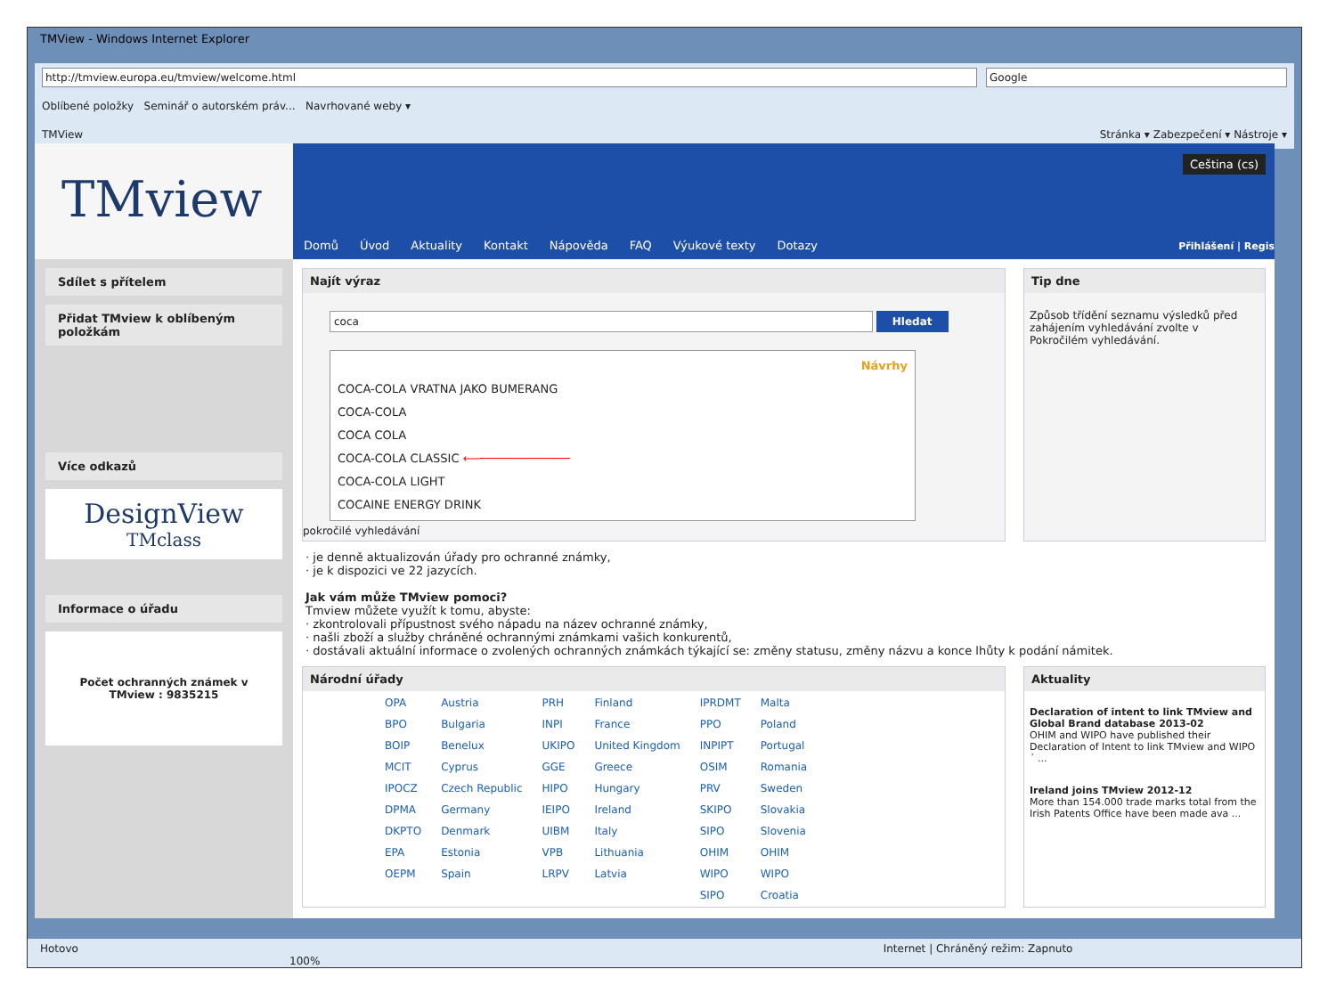TMView - Windows Internet Explorer
http://tmview.europa.eu/tmview/welcome.html Google
Oblíbené položky Seminář o autorském práv... Navrhované weby ▾
TMView Stránka ▾ Zabezpečení ▾ Nástroje ▾
TMview
Sdílet s přítelem
Přidat TMview k oblíbeným položkám
Více odkazů
DesignView
TMclass
Informace o úřadu
Počet ochranných známek v TMview : 9835215
Ceština (cs)
Domů Úvod Aktuality Kontakt Nápověda FAQ Výukové texty Dotazy
Přihlášení | Regis
Najít výraz
coca Hledat
Návrhy
COCA-COLA VRATNA JAKO BUMERANG
COCA-COLA
COCA COLA
COCA-COLA CLASSIC ⟵─────────────
COCA-COLA LIGHT
COCAINE ENERGY DRINK
pokročilé vyhledávání
Tip dne
Způsob třídění seznamu výsledků před zahájením vyhledávání zvolte v Pokročilém vyhledávání.
· je denně aktualizován úřady pro ochranné známky,
· je k dispozici ve 22 jazycích.
Jak vám může TMview pomoci?
Tmview můžete využít k tomu, abyste:
· zkontrolovali přípustnost svého nápadu na název ochranné známky,
· našli zboží a služby chráněné ochrannými známkami vašich konkurentů,
· dostávali aktuální informace o zvolených ochranných známkách týkající se: změny statusu, změny názvu a konce lhůty k podání námitek.
Národní úřady
| OPA | Austria | PRH | Finland | IPRDMT | Malta |
| BPO | Bulgaria | INPI | France | PPO | Poland |
| BOIP | Benelux | UKIPO | United Kingdom | INPIPT | Portugal |
| MCIT | Cyprus | GGE | Greece | OSIM | Romania |
| IPOCZ | Czech Republic | HIPO | Hungary | PRV | Sweden |
| DPMA | Germany | IEIPO | Ireland | SKIPO | Slovakia |
| DKPTO | Denmark | UIBM | Italy | SIPO | Slovenia |
| EPA | Estonia | VPB | Lithuania | OHIM | OHIM |
| OEPM | Spain | LRPV | Latvia | WIPO | WIPO |
| | | | | SIPO | Croatia |
Aktuality
Declaration of intent to link TMview and Global Brand database 2013-02
OHIM and WIPO have published their Declaration of Intent to link TMview and WIPO´ ...
Ireland joins TMview 2012-12
More than 154.000 trade marks total from the Irish Patents Office have been made ava ...
Hotovo Internet | Chráněný režim: Zapnuto 100%